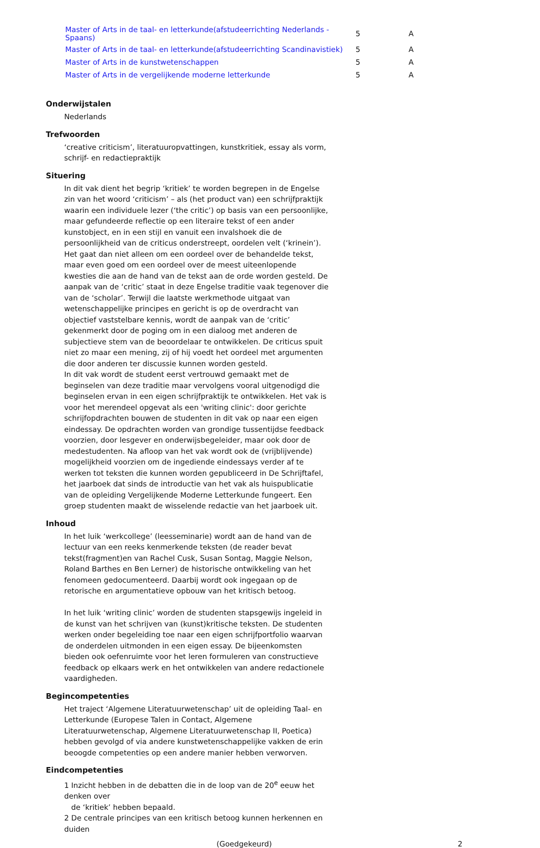| Master of Arts in de taal- en letterkunde(afstudeerrichting Nederlands - Spaans) | 5 | A |
| Master of Arts in de taal- en letterkunde(afstudeerrichting Scandinavistiek) | 5 | A |
| Master of Arts in de kunstwetenschappen | 5 | A |
| Master of Arts in de vergelijkende moderne letterkunde | 5 | A |
Onderwijstalen
Nederlands
Trefwoorden
‘creative criticism’, literatuuropvattingen, kunstkritiek, essay als vorm, schrijf- en redactiepraktijk
Situering
In dit vak dient het begrip ‘kritiek’ te worden begrepen in de Engelse zin van het woord ‘criticism’ – als (het product van) een schrijfpraktijk waarin een individuele lezer (‘the critic’) op basis van een persoonlijke, maar gefundeerde reflectie op een literaire tekst of een ander kunstobject, en in een stijl en vanuit een invalshoek die de persoonlijkheid van de criticus onderstreept, oordelen velt (‘krinein’). Het gaat dan niet alleen om een oordeel over de behandelde tekst, maar even goed om een oordeel over de meest uiteenlopende kwesties die aan de hand van de tekst aan de orde worden gesteld. De aanpak van de ‘critic’ staat in deze Engelse traditie vaak tegenover die van de ‘scholar’. Terwijl die laatste werkmethode uitgaat van wetenschappelijke principes en gericht is op de overdracht van objectief vaststelbare kennis, wordt de aanpak van de ‘critic’ gekenmerkt door de poging om in een dialoog met anderen de subjectieve stem van de beoordelaar te ontwikkelen. De criticus spuit niet zo maar een mening, zij of hij voedt het oordeel met argumenten die door anderen ter discussie kunnen worden gesteld.
In dit vak wordt de student eerst vertrouwd gemaakt met de beginselen van deze traditie maar vervolgens vooral uitgenodigd die beginselen ervan in een eigen schrijfpraktijk te ontwikkelen. Het vak is voor het merendeel opgevat als een 'writing clinic': door gerichte schrijfopdrachten bouwen de studenten in dit vak op naar een eigen eindessay. De opdrachten worden van grondige tussentijdse feedback voorzien, door lesgever en onderwijsbegeleider, maar ook door de medestudenten. Na afloop van het vak wordt ook de (vrijblijvende) mogelijkheid voorzien om de ingediende eindessays verder af te werken tot teksten die kunnen worden gepubliceerd in De Schrijftafel, het jaarboek dat sinds de introductie van het vak als huispublicatie van de opleiding Vergelijkende Moderne Letterkunde fungeert. Een groep studenten maakt de wisselende redactie van het jaarboek uit.
Inhoud
In het luik ‘werkcollege’ (leesseminarie) wordt aan de hand van de lectuur van een reeks kenmerkende teksten (de reader bevat tekst(fragment)en van Rachel Cusk, Susan Sontag, Maggie Nelson, Roland Barthes en Ben Lerner) de historische ontwikkeling van het fenomeen gedocumenteerd. Daarbij wordt ook ingegaan op de retorische en argumentatieve opbouw van het kritisch betoog.
In het luik ‘writing clinic’ worden de studenten stapsgewijs ingeleid in de kunst van het schrijven van (kunst)kritische teksten. De studenten werken onder begeleiding toe naar een eigen schrijfportfolio waarvan de onderdelen uitmonden in een eigen essay. De bijeenkomsten bieden ook oefenruimte voor het leren formuleren van constructieve feedback op elkaars werk en het ontwikkelen van andere redactionele vaardigheden.
Begincompetenties
Het traject ‘Algemene Literatuurwetenschap’ uit de opleiding Taal- en Letterkunde (Europese Talen in Contact, Algemene Literatuurwetenschap, Algemene Literatuurwetenschap II, Poetica) hebben gevolgd of via andere kunstwetenschappelijke vakken de erin beoogde competenties op een andere manier hebben verworven.
Eindcompetenties
1 Inzicht hebben in de debatten die in de loop van de 20<sup>e</sup> eeuw het denken over
de ‘kritiek’ hebben bepaald.
2 De centrale principes van een kritisch betoog kunnen herkennen en duiden
(Goedgekeurd) 2